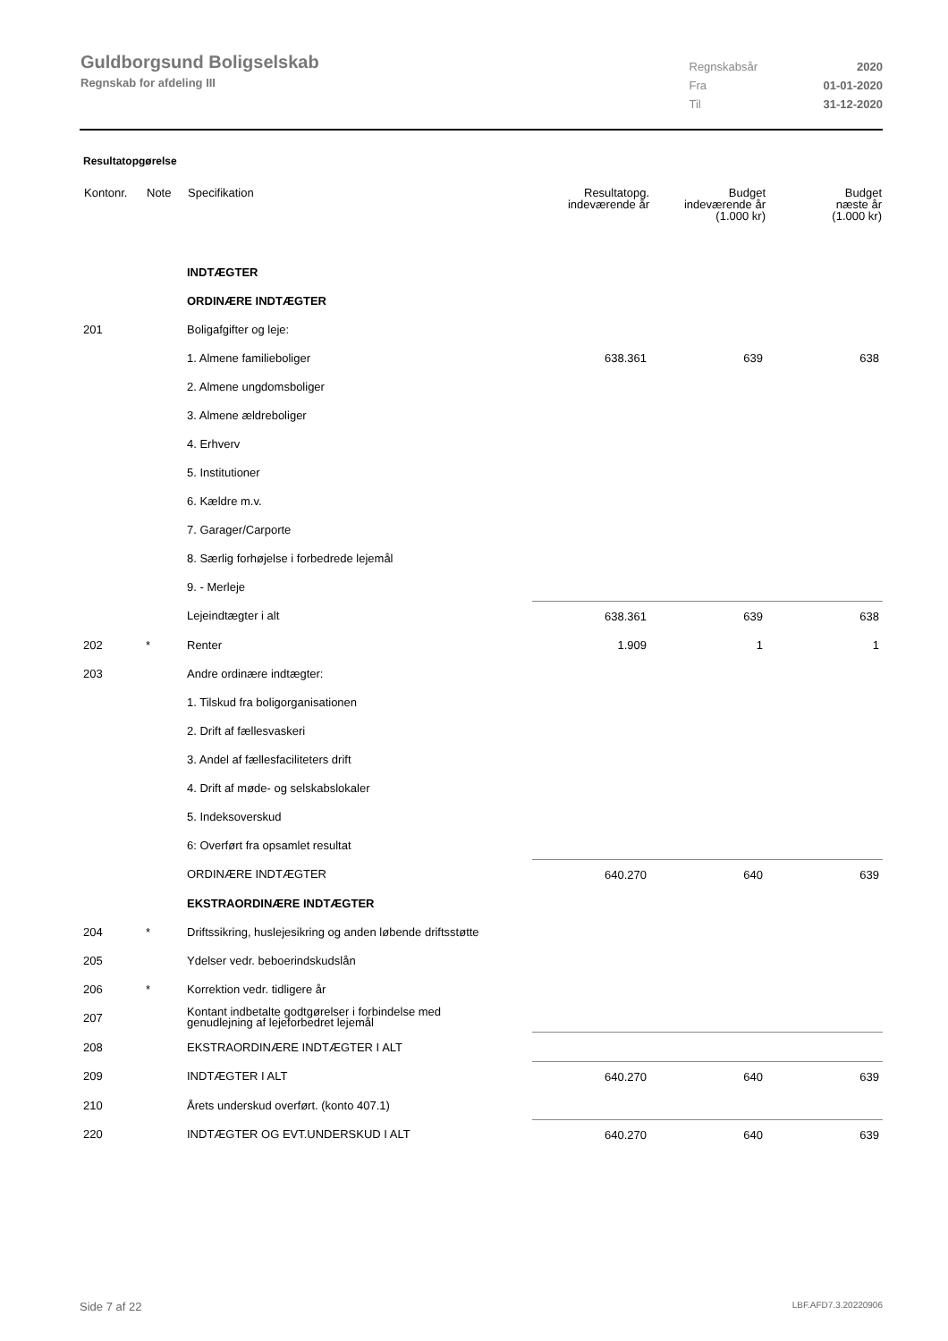Guldborgsund Boligselskab
Regnskab for afdeling III
| Regnskabsår | 2020 |
| Fra | 01-01-2020 |
| Til | 31-12-2020 |
Resultatopgørelse
| Kontonr. | Note | Specifikation | Resultatopg. indeværende år | Budget indeværende år (1.000 kr) | Budget næste år (1.000 kr) |
| --- | --- | --- | --- | --- | --- |
| | | INDTÆGTER | | | |
| | | ORDINÆRE INDTÆGTER | | | |
| 201 | | Boligafgifter og leje: | | | |
| | | 1. Almene familieboliger | 638.361 | 639 | 638 |
| | | 2. Almene ungdomsboliger | | | |
| | | 3. Almene ældreboliger | | | |
| | | 4. Erhverv | | | |
| | | 5. Institutioner | | | |
| | | 6. Kældre m.v. | | | |
| | | 7. Garager/Carporte | | | |
| | | 8. Særlig forhøjelse i forbedrede lejemål | | | |
| | | 9. - Merleje | | | |
| | | Lejeindtægter i alt | 638.361 | 639 | 638 |
| 202 | * | Renter | 1.909 | 1 | 1 |
| 203 | | Andre ordinære indtægter: | | | |
| | | 1. Tilskud fra boligorganisationen | | | |
| | | 2. Drift af fællesvaskeri | | | |
| | | 3. Andel af fællesfaciliteters drift | | | |
| | | 4. Drift af møde- og selskabslokaler | | | |
| | | 5. Indeksoverskud | | | |
| | | 6: Overført fra opsamlet resultat | | | |
| | | ORDINÆRE INDTÆGTER | 640.270 | 640 | 639 |
| | | EKSTRAORDINÆRE INDTÆGTER | | | |
| 204 | * | Driftssikring, huslejesikring og anden løbende driftsstøtte | | | |
| 205 | | Ydelser vedr. beboerindskudslån | | | |
| 206 | * | Korrektion vedr. tidligere år | | | |
| 207 | | Kontant indbetalte godtgørelser i forbindelse med genudlejning af lejeforbedret lejemål | | | |
| 208 | | EKSTRAORDINÆRE INDTÆGTER I ALT | | | |
| 209 | | INDTÆGTER I ALT | 640.270 | 640 | 639 |
| 210 | | Årets underskud overført. (konto 407.1) | | | |
| 220 | | INDTÆGTER OG EVT.UNDERSKUD I ALT | 640.270 | 640 | 639 |
Side 7 af 22 LBF.AFD7.3.20220906